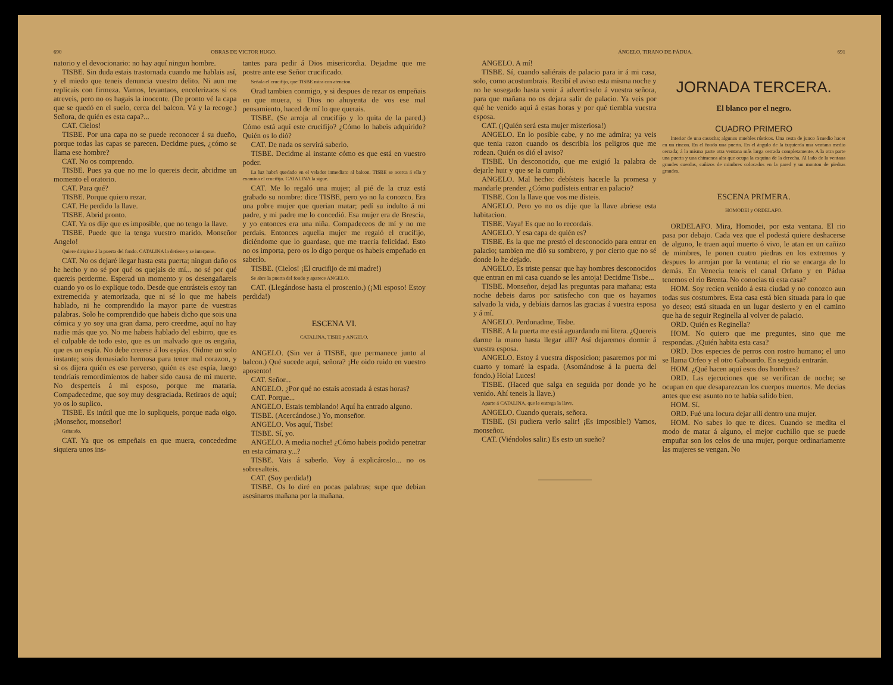690 OBRAS DE VICTOR HUGO.
natorio y el devocionario: no hay aquí ningun hombre.
TISBE. Sin duda estais trastornada cuando me hablais así, y el miedo que teneis denuncia vuestro delito. Ni aun me replicais con firmeza. Vamos, levantaos, encolerizaos si os atreveis, pero no os hagais la inocente. (De pronto vé la capa que se quedó en el suelo, cerca del balcon. Vá y la recoge.) Señora, de quién es esta capa?...
CAT. Cielos!
TISBE. Por una capa no se puede reconocer á su dueño, porque todas las capas se parecen. Decidme pues, ¿cómo se llama ese hombre?
CAT. No os comprendo.
TISBE. Pues ya que no me lo quereis decir, abridme un momento el oratorio.
CAT. Para qué?
TISBE. Porque quiero rezar.
CAT. He perdido la llave.
TISBE. Abrid pronto.
CAT. Ya os dije que es imposible, que no tengo la llave.
TISBE. Puede que la tenga vuestro marido. Monseñor Angelo!
Quiere dirigirse á la puerta del fondo. CATALINA la detiene y se interpone.
CAT. No os dejaré llegar hasta esta puerta; ningun daño os he hecho y no sé por qué os quejais de mí... no sé por qué quereis perderme. Esperad un momento y os desengañareis cuando yo os lo explique todo. Desde que entrásteis estoy tan extremecida y atemorizada, que ni sé lo que me habeis hablado, ni he comprendido la mayor parte de vuestras palabras. Solo he comprendido que habeis dicho que sois una cómica y yo soy una gran dama, pero creedme, aquí no hay nadie más que yo. No me habeis hablado del esbirro, que es el culpable de todo esto, que es un malvado que os engaña, que es un espía. No debe creerse á los espías. Oidme un solo instante; sois demasiado hermosa para tener mal corazon, y si os dijera quién es ese perverso, quién es ese espía, luego tendríais remordimientos de haber sido causa de mi muerte. No desperteis á mi esposo, porque me mataria. Compadecedme, que soy muy desgraciada. Retiraos de aquí; yo os lo suplico.
TISBE. Es inútil que me lo supliqueis, porque nada oigo. ¡Monseñor, monseñor!
Gritando.
CAT. Ya que os empeñais en que muera, concededme siquiera unos ins-
tantes para pedir á Dios misericordia. Dejadme que me postre ante ese Señor crucificado.
Señala el crucifijo, que TISBE mira con atencion.
Orad tambien conmigo, y si despues de rezar os empeñais en que muera, si Dios no ahuyenta de vos ese mal pensamiento, haced de mí lo que querais.
TISBE. (Se arroja al crucifijo y lo quita de la pared.) Cómo está aquí este crucifijo? ¿Cómo lo habeis adquirido? Quién os lo dió?
CAT. De nada os servirá saberlo.
TISBE. Decidme al instante cómo es que está en vuestro poder.
La luz habrá quedado en el velador inmediato al balcon. TISBE se acerca á ella y examina el crucifijo. CATALINA la sigue.
CAT. Me lo regaló una mujer; al pié de la cruz está grabado su nombre: dice TISBE, pero yo no la conozco. Era una pobre mujer que querian matar; pedí su indulto á mi padre, y mi padre me lo concedió. Esa mujer era de Brescia, y yo entonces era una niña. Compadeceos de mí y no me perdais. Entonces aquella mujer me regaló el crucifijo, diciéndome que lo guardase, que me traeria felicidad. Esto no os importa, pero os lo digo porque os habeis empeñado en saberlo.
TISBE. (Cielos! ¡El crucifijo de mi madre!)
Se abre la puerta del fondo y aparece ANGELO.
CAT. (Llegándose hasta el proscenio.) (¡Mi esposo! Estoy perdida!)
ESCENA VI.
CATALINA, TISBE y ANGELO.
ANGELO. (Sin ver á TISBE, que permanece junto al balcon.) Qué sucede aquí, señora? ¡He oido ruido en vuestro aposento!
CAT. Señor...
ANGELO. ¿Por qué no estais acostada á estas horas?
CAT. Porque...
ANGELO. Estais temblando! Aquí ha entrado alguno.
TISBE. (Acercándose.) Yo, monseñor.
ANGELO. Vos aquí, Tisbe!
TISBE. Sí, yo.
ANGELO. A media noche! ¿Cómo habeis podido penetrar en esta cámara y...?
TISBE. Vais á saberlo. Voy á explicároslo... no os sobresalteis.
CAT. (Soy perdida!)
TISBE. Os lo diré en pocas palabras; supe que debian asesinaros mañana por la mañana.
ÁNGELO, TIRANO DE PÁDUA. 691
ANGELO. A mí!
TISBE. Sí, cuando saliérais de palacio para ir á mi casa, solo, como acostumbrais. Recibí el aviso esta misma noche y no he sosegado hasta venir á advertírselo á vuestra señora, para que mañana no os dejara salir de palacio. Ya veis por qué he venido aquí á estas horas y por qué tiembla vuestra esposa.
CAT. (¡Quién será esta mujer misteriosa!)
ANGELO. En lo posible cabe, y no me admira; ya veis que tenia razon cuando os describia los peligros que me rodean. Quién os dió el aviso?
TISBE. Un desconocido, que me exigió la palabra de dejarle huir y que se la cumplí.
ANGELO. Mal hecho: debísteis hacerle la promesa y mandarle prender. ¿Cómo pudísteis entrar en palacio?
TISBE. Con la llave que vos me dísteis.
ANGELO. Pero yo no os dije que la llave abriese esta habitacion.
TISBE. Vaya! Es que no lo recordais.
ANGELO. Y esa capa de quién es?
TISBE. Es la que me prestó el desconocido para entrar en palacio; tambien me dió su sombrero, y por cierto que no sé donde lo he dejado.
ANGELO. Es triste pensar que hay hombres desconocidos que entran en mi casa cuando se les antoja! Decidme Tisbe...
TISBE. Monseñor, dejad las preguntas para mañana; esta noche debeis daros por satisfecho con que os hayamos salvado la vida, y debíais darnos las gracias á vuestra esposa y á mí.
ANGELO. Perdonadme, Tisbe.
TISBE. A la puerta me está aguardando mi litera. ¿Quereis darme la mano hasta llegar allí? Así dejaremos dormir á vuestra esposa.
ANGELO. Estoy á vuestra disposicion; pasaremos por mi cuarto y tomaré la espada. (Asomándose á la puerta del fondo.) Hola! Luces!
TISBE. (Haced que salga en seguida por donde yo he venido. Ahí teneis la llave.)
Aparte á CATALINA, que le entrega la llave.
ANGELO. Cuando querais, señora.
TISBE. (Si pudiera verlo salir! ¡Es imposible!) Vamos, monseñor.
CAT. (Viéndolos salir.) Es esto un sueño?
JORNADA TERCERA.
El blanco por el negro.
CUADRO PRIMERO
Interior de una casucha; algunos muebles rústicos. Una cesta de junco á medio hacer en un rincon. En el fondo una puerta. En el ángulo de la izquierda una ventana medio cerrada; á la misma parte otra ventana más larga cerrada completamente. A la otra parte una puerta y una chimenea alta que ocupa la esquina de la derecha. Al lado de la ventana grandes cuerdas, cañizos de mimbres colocados en la pared y un monton de piedras grandes.
ESCENA PRIMERA.
HOMODEI y ORDELAFO.
ORDELAFO. Mira, Homodei, por esta ventana. El rio pasa por debajo. Cada vez que el podestá quiere deshacerse de alguno, le traen aquí muerto ó vivo, le atan en un cañizo de mimbres, le ponen cuatro piedras en los extremos y despues lo arrojan por la ventana; el rio se encarga de lo demás. En Venecia teneis el canal Orfano y en Pádua tenemos el rio Brenta. No conocias tú esta casa?
HOM. Soy recien venido á esta ciudad y no conozco aun todas sus costumbres. Esta casa está bien situada para lo que yo deseo; está situada en un lugar desierto y en el camino que ha de seguir Reginella al volver de palacio.
ORD. Quién es Reginella?
HOM. No quiero que me preguntes, sino que me respondas. ¿Quién habita esta casa?
ORD. Dos especies de perros con rostro humano; el uno se llama Orfeo y el otro Gaboardo. En seguida entrarán.
HOM. ¿Qué hacen aquí esos dos hombres?
ORD. Las ejecuciones que se verifican de noche; se ocupan en que desaparezcan los cuerpos muertos. Me decias antes que ese asunto no te habia salido bien.
HOM. Sí.
ORD. Fué una locura dejar allí dentro una mujer.
HOM. No sabes lo que te dices. Cuando se medita el modo de matar á alguno, el mejor cuchillo que se puede empuñar son los celos de una mujer, porque ordinariamente las mujeres se vengan. No